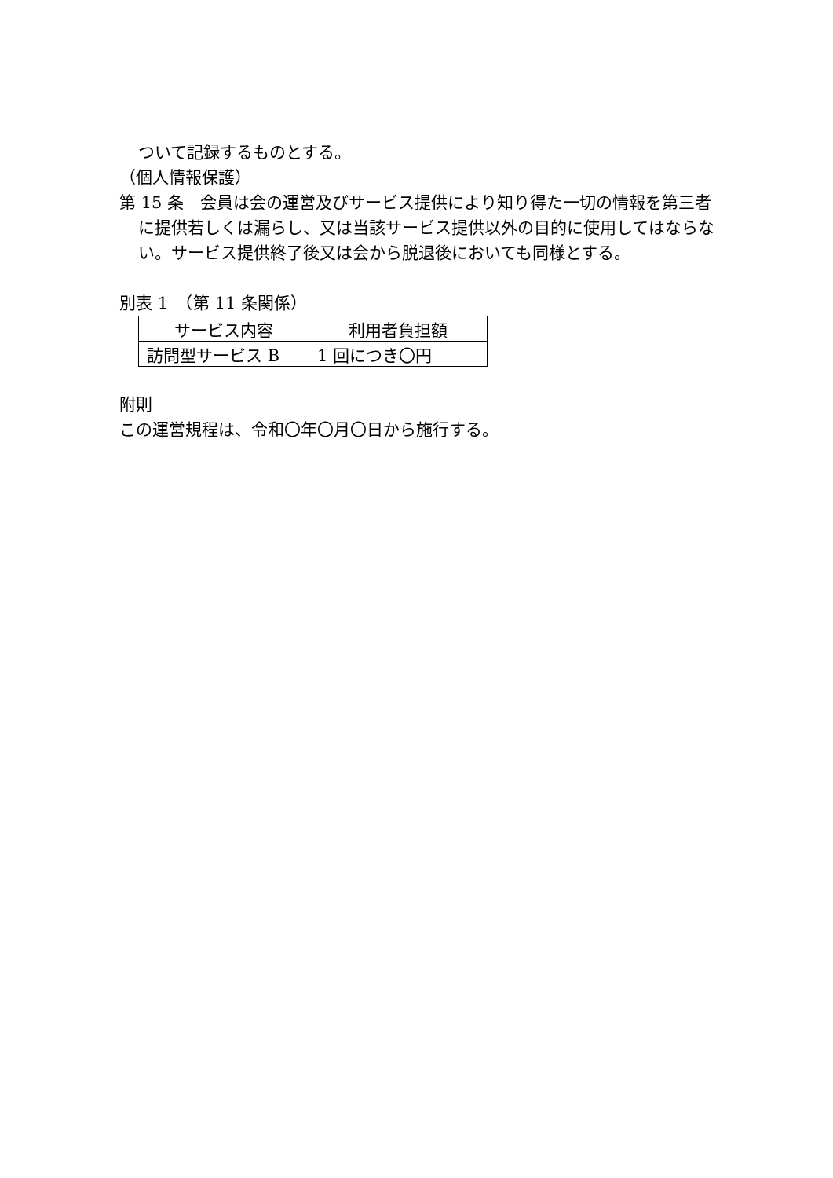ついて記録するものとする。
（個人情報保護）
第 15 条　会員は会の運営及びサービス提供により知り得た一切の情報を第三者に提供若しくは漏らし、又は当該サービス提供以外の目的に使用してはならない。サービス提供終了後又は会から脱退後においても同様とする。
別表 1　（第 11 条関係）
| サービス内容 | 利用者負担額 |
| --- | --- |
| 訪問型サービス B | 1 回につき〇円 |
附則
この運営規程は、令和〇年〇月〇日から施行する。